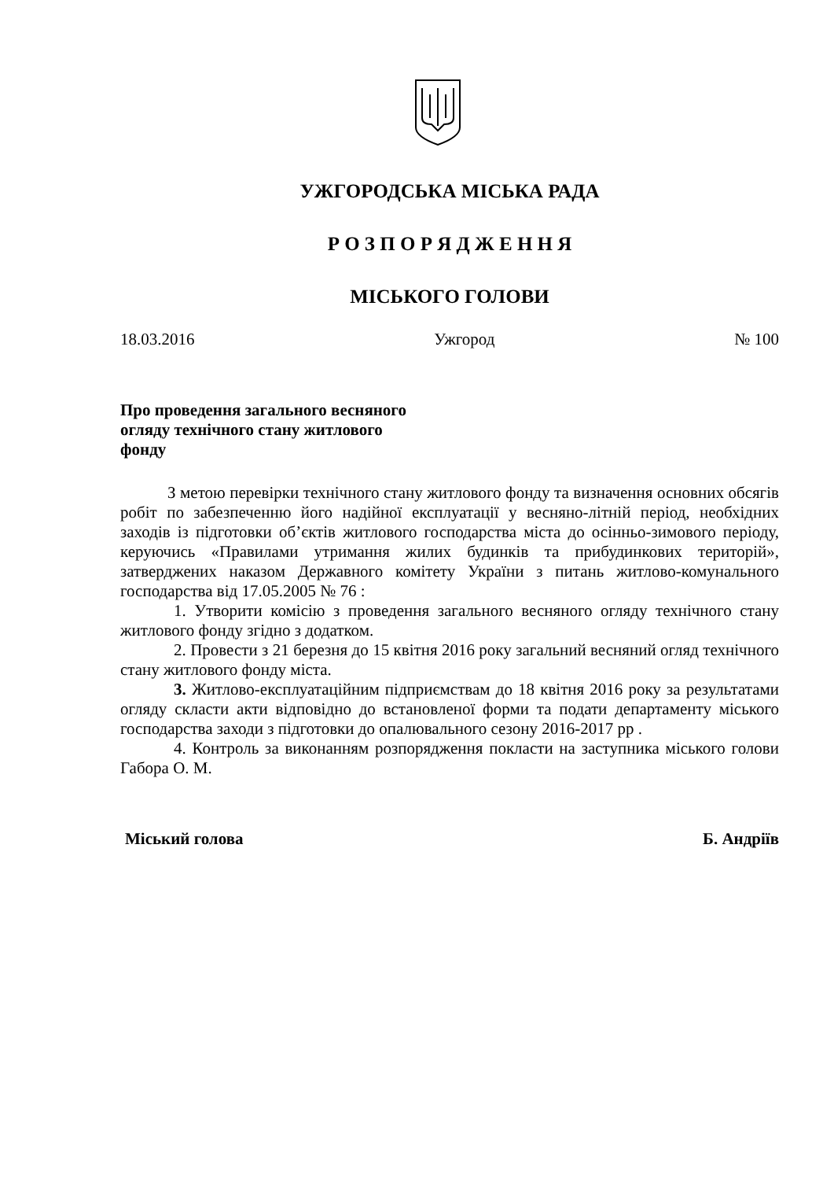УЖГОРОДСЬКА МІСЬКА РАДА
Р О З П О Р Я Д Ж Е Н Н Я
МІСЬКОГО ГОЛОВИ
18.03.2016 Ужгород № 100
Про проведення загального весняного
огляду технічного стану житлового
фонду
З метою перевірки технічного стану житлового фонду та визначення основних обсягів робіт по забезпеченню його надійної експлуатації у весняно-літній період, необхідних заходів із підготовки об’єктів житлового господарства міста до осінньо-зимового періоду, керуючись «Правилами утримання жилих будинків та прибудинкових територій», затверджених наказом Державного комітету України з питань житлово-комунального господарства від 17.05.2005 № 76 :
1. Утворити комісію з проведення загального весняного огляду технічного стану житлового фонду згідно з додатком.
2. Провести з 21 березня до 15 квітня 2016 року загальний весняний огляд технічного стану житлового фонду міста.
3. Житлово-експлуатаційним підприємствам до 18 квітня 2016 року за результатами огляду скласти акти відповідно до встановленої форми та подати департаменту міського господарства заходи з підготовки до опалювального сезону 2016-2017 рр .
4. Контроль за виконанням розпорядження покласти на заступника міського голови Габора О. М.
Міський голова Б. Андріїв